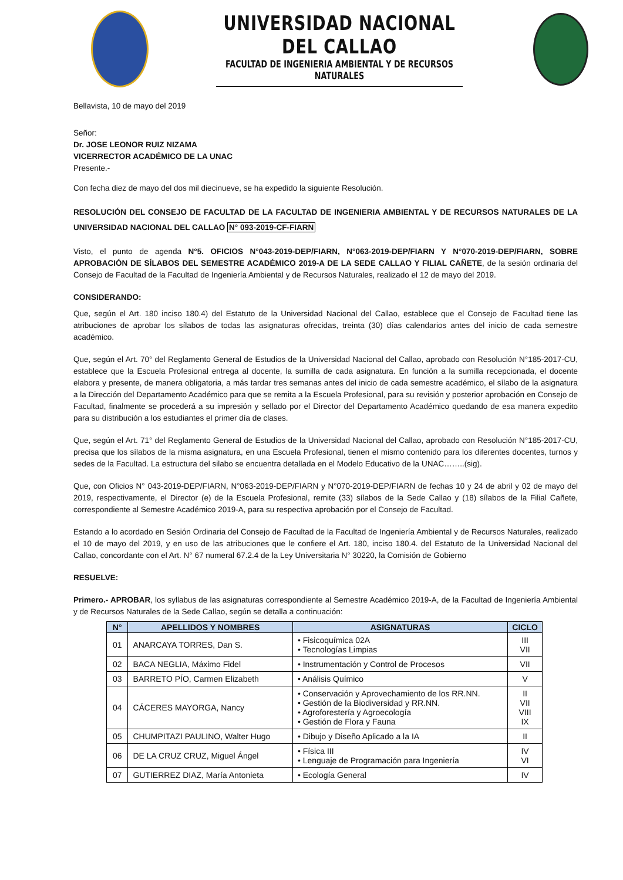UNIVERSIDAD NACIONAL DEL CALLAO
FACULTAD DE INGENIERIA AMBIENTAL Y DE RECURSOS NATURALES
Bellavista, 10 de mayo del 2019
Señor:
Dr. JOSE LEONOR RUIZ NIZAMA
VICERRECTOR ACADÉMICO DE LA UNAC
Presente.-
Con fecha diez de mayo del dos mil diecinueve, se ha expedido la siguiente Resolución.
RESOLUCIÓN DEL CONSEJO DE FACULTAD DE LA FACULTAD DE INGENIERIA AMBIENTAL Y DE RECURSOS NATURALES DE LA UNIVERSIDAD NACIONAL DEL CALLAO N° 093-2019-CF-FIARN
Visto, el punto de agenda N°5. OFICIOS N°043-2019-DEP/FIARN, N°063-2019-DEP/FIARN Y N°070-2019-DEP/FIARN, SOBRE APROBACIÓN DE SÍLABOS DEL SEMESTRE ACADÉMICO 2019-A DE LA SEDE CALLAO Y FILIAL CAÑETE, de la sesión ordinaria del Consejo de Facultad de la Facultad de Ingeniería Ambiental y de Recursos Naturales, realizado el 12 de mayo del 2019.
CONSIDERANDO:
Que, según el Art. 180 inciso 180.4) del Estatuto de la Universidad Nacional del Callao, establece que el Consejo de Facultad tiene las atribuciones de aprobar los sílabos de todas las asignaturas ofrecidas, treinta (30) días calendarios antes del inicio de cada semestre académico.
Que, según el Art. 70° del Reglamento General de Estudios de la Universidad Nacional del Callao, aprobado con Resolución N°185-2017-CU, establece que la Escuela Profesional entrega al docente, la sumilla de cada asignatura. En función a la sumilla recepcionada, el docente elabora y presente, de manera obligatoria, a más tardar tres semanas antes del inicio de cada semestre académico, el sílabo de la asignatura a la Dirección del Departamento Académico para que se remita a la Escuela Profesional, para su revisión y posterior aprobación en Consejo de Facultad, finalmente se procederá a su impresión y sellado por el Director del Departamento Académico quedando de esa manera expedito para su distribución a los estudiantes el primer día de clases.
Que, según el Art. 71° del Reglamento General de Estudios de la Universidad Nacional del Callao, aprobado con Resolución N°185-2017-CU, precisa que los sílabos de la misma asignatura, en una Escuela Profesional, tienen el mismo contenido para los diferentes docentes, turnos y sedes de la Facultad. La estructura del silabo se encuentra detallada en el Modelo Educativo de la UNAC……..(sig).
Que, con Oficios N° 043-2019-DEP/FIARN, N°063-2019-DEP/FIARN y N°070-2019-DEP/FIARN de fechas 10 y 24 de abril y 02 de mayo del 2019, respectivamente, el Director (e) de la Escuela Profesional, remite (33) sílabos de la Sede Callao y (18) sílabos de la Filial Cañete, correspondiente al Semestre Académico 2019-A, para su respectiva aprobación por el Consejo de Facultad.
Estando a lo acordado en Sesión Ordinaria del Consejo de Facultad de la Facultad de Ingeniería Ambiental y de Recursos Naturales, realizado el 10 de mayo del 2019, y en uso de las atribuciones que le confiere el Art. 180, inciso 180.4. del Estatuto de la Universidad Nacional del Callao, concordante con el Art. N° 67 numeral 67.2.4 de la Ley Universitaria N° 30220, la Comisión de Gobierno
RESUELVE:
Primero.- APROBAR, los syllabus de las asignaturas correspondiente al Semestre Académico 2019-A, de la Facultad de Ingeniería Ambiental y de Recursos Naturales de la Sede Callao, según se detalla a continuación:
| N° | APELLIDOS Y NOMBRES | ASIGNATURAS | CICLO |
| --- | --- | --- | --- |
| 01 | ANARCAYA TORRES, Dan S. | • Fisicoquímica 02A • Tecnologías Limpias | III VII |
| 02 | BACA NEGLIA, Máximo Fidel | • Instrumentación y Control de Procesos | VII |
| 03 | BARRETO PÍO, Carmen Elizabeth | • Análisis Químico | V |
| 04 | CÁCERES MAYORGA, Nancy | • Conservación y Aprovechamiento de los RR.NN. • Gestión de la Biodiversidad y RR.NN. • Agroforestería y Agroecología • Gestión de Flora y Fauna | II VII VIII IX |
| 05 | CHUMPITAZI PAULINO, Walter Hugo | • Dibujo y Diseño Aplicado a la IA | II |
| 06 | DE LA CRUZ CRUZ, Miguel Ángel | • Física III • Lenguaje de Programación para Ingeniería | IV VI |
| 07 | GUTIERREZ DIAZ, María Antonieta | • Ecología General | IV |